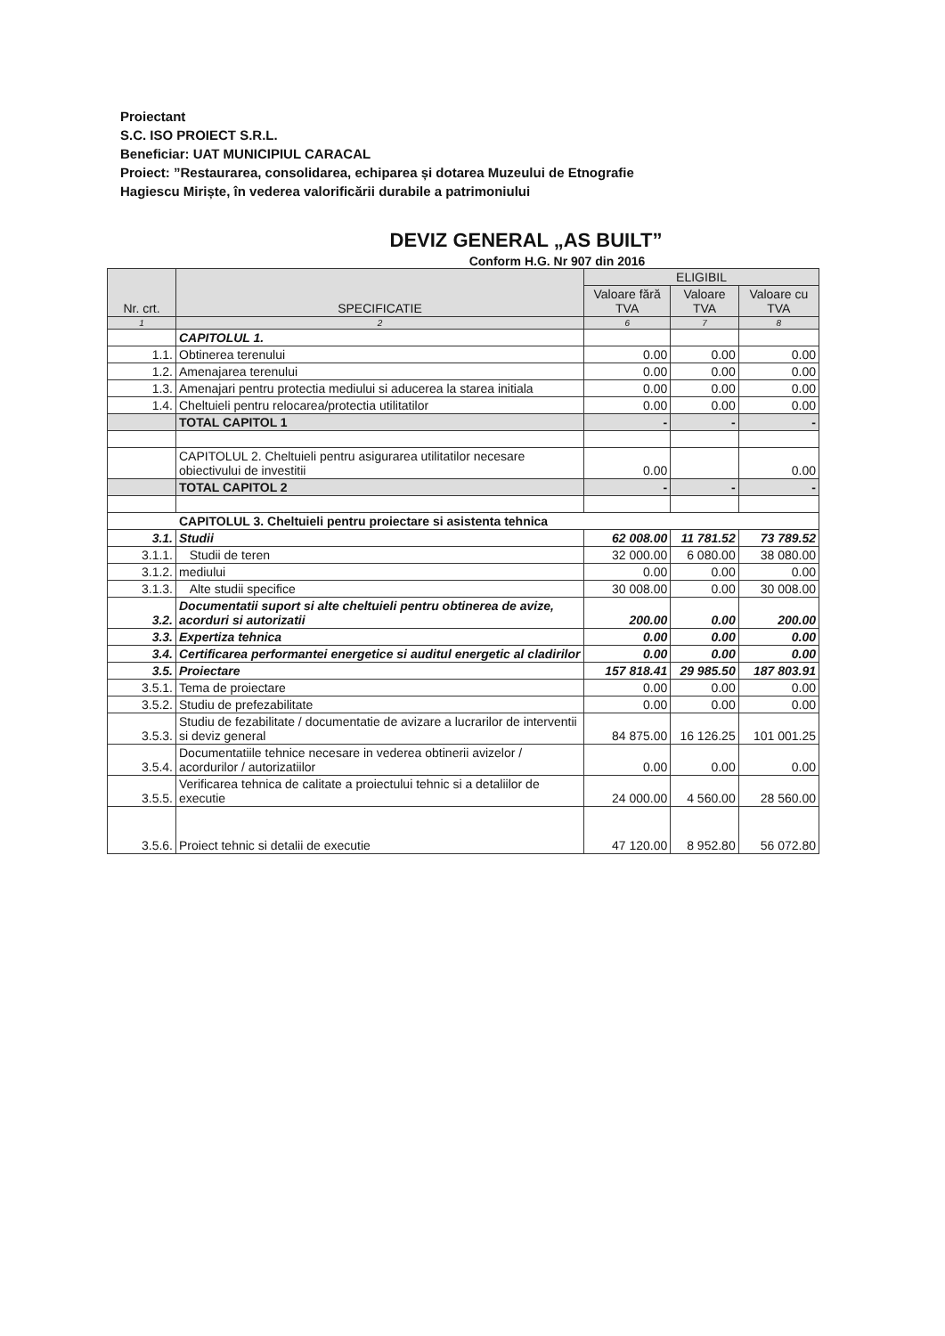Proiectant
S.C. ISO PROIECT S.R.L.
Beneficiar: UAT MUNICIPIUL CARACAL
Proiect: ”Restaurarea, consolidarea, echiparea și dotarea Muzeului de Etnografie Hagiescu Miriște, în vederea valorificării durabile a patrimoniului
DEVIZ GENERAL „AS BUILT”
Conform H.G. Nr 907 din 2016
| Nr. crt. | SPECIFICATIE | ELIGIBIL | | |
| --- | --- | --- | --- | --- |
| | | Valoare fără TVA | Valoare TVA | Valoare cu TVA |
| 1 | 2 | 6 | 7 | 8 |
| | CAPITOLUL 1. | | | |
| 1.1. | Obtinerea terenului | 0.00 | 0.00 | 0.00 |
| 1.2. | Amenajarea terenului | 0.00 | 0.00 | 0.00 |
| 1.3. | Amenajari pentru protectia mediului si aducerea la starea initiala | 0.00 | 0.00 | 0.00 |
| 1.4. | Cheltuieli pentru relocarea/protectia utilitatilor | 0.00 | 0.00 | 0.00 |
| | TOTAL CAPITOL 1 | - | - | - |
| | CAPITOLUL 2. Cheltuieli pentru asigurarea utilitatilor necesare obiectivului de investitii | 0.00 | | 0.00 |
| | TOTAL CAPITOL 2 | - | - | - |
| CAPITOLUL 3. Cheltuieli pentru proiectare si asistenta tehnica | | | | |
| 3.1. | Studii | 62 008.00 | 11 781.52 | 73 789.52 |
| 3.1.1. | Studii de teren | 32 000.00 | 6 080.00 | 38 080.00 |
| 3.1.2. | mediului | 0.00 | 0.00 | 0.00 |
| 3.1.3. | Alte studii specifice | 30 008.00 | 0.00 | 30 008.00 |
| 3.2. | Documentatii suport si alte cheltuieli pentru obtinerea de avize, acorduri si autorizatii | 200.00 | 0.00 | 200.00 |
| 3.3. | Expertiza tehnica | 0.00 | 0.00 | 0.00 |
| 3.4. | Certificarea performantei energetice si auditul energetic al cladirilor | 0.00 | 0.00 | 0.00 |
| 3.5. | Proiectare | 157 818.41 | 29 985.50 | 187 803.91 |
| 3.5.1. | Tema de proiectare | 0.00 | 0.00 | 0.00 |
| 3.5.2. | Studiu de prefezabilitate | 0.00 | 0.00 | 0.00 |
| 3.5.3. | Studiu de fezabilitate / documentatie de avizare a lucrarilor de interventii si deviz general | 84 875.00 | 16 126.25 | 101 001.25 |
| 3.5.4. | Documentatiile tehnice necesare in vederea obtinerii avizelor / acordurilor / autorizatiilor | 0.00 | 0.00 | 0.00 |
| 3.5.5. | Verificarea tehnica de calitate a proiectului tehnic si a detaliilor de executie | 24 000.00 | 4 560.00 | 28 560.00 |
| 3.5.6. | Proiect tehnic si detalii de executie | 47 120.00 | 8 952.80 | 56 072.80 |